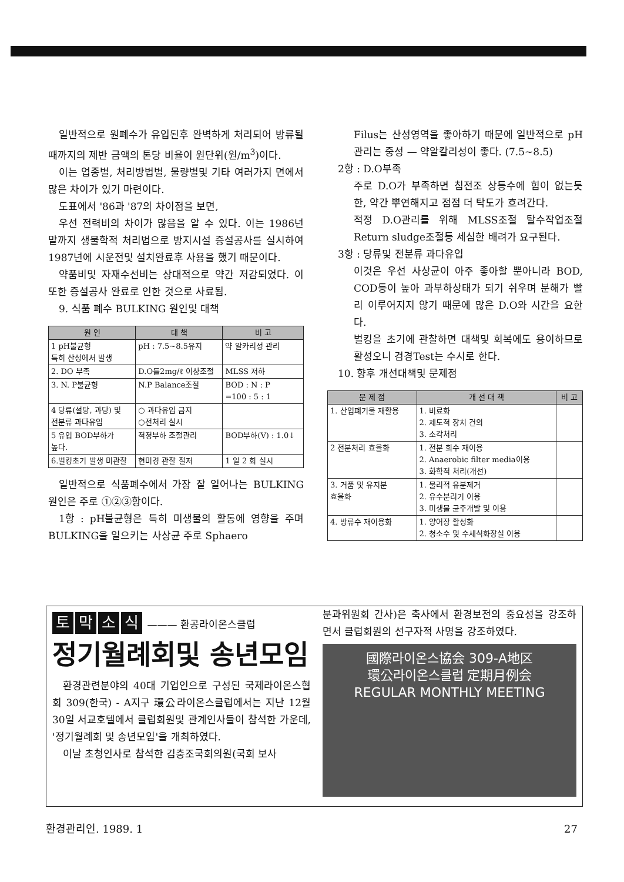일반적으로 원폐수가 유입된후 완벽하게 처리되어 방류될때까지의 제반 금액의 톤당 비율이 원단위(원/m<sup>3</sup>)이다.
이는 업종별, 처리방법별, 물량별및 기타 여러가지 면에서 많은 차이가 있기 마련이다.
도표에서 '86과 '87의 차이점을 보면,
우선 전력비의 차이가 많음을 알 수 있다. 이는 1986년 말까지 생물학적 처리법으로 방지시설 증설공사를 실시하여 1987년에 시운전및 설치완료후 사용을 했기 때문이다.
약품비및 자재수선비는 상대적으로 약간 저감되었다. 이 또한 증설공사 완료로 인한 것으로 사료됨.
9. 식품 폐수 BULKING 원인및 대책
| 원 인 | 대 책 | 비 고 |
| --- | --- | --- |
| 1 pH불균형 특히 산성에서 발생 | pH : 7.5~8.5유지 | 약 알카리성 관리 |
| 2. DO 부족 | D.O를2mg/ℓ 이상조절 | MLSS 저하 |
| 3. N. P불균형 | N.P Balance조절 | BOD : N : P =100 : 5 : 1 |
| 4 당류(설탕, 과당) 및 전분류 과다유입 | ○ 과다유입 금지 ○전처리 실시 | |
| 5 유입 BOD부하가 높다. | 적정부하 조절관리 | BOD부하(V) : 1.0↓ |
| 6.벌킹초기 발생 미관찰 | 현미경 관찰 철저 | 1 일 2 회 실시 |
일반적으로 식품폐수에서 가장 잘 일어나는 BULKING 원인은 주로 ①②③항이다.
1항 : pH불균형은 특히 미생물의 활동에 영향을 주며 BULKING을 일으키는 사상균 주로 Sphaero
Filus는 산성영역을 좋아하기 때문에 일반적으로 pH관리는 중성 — 약알칼리성이 좋다. (7.5~8.5)
2항 : D.O부족
주로 D.O가 부족하면 침전조 상등수에 힘이 없는듯한, 약간 뿌연해지고 점점 더 탁도가 흐려간다.
적정 D.O관리를 위해 MLSS조절 탈수작업조절 Return sludge조절등 세심한 배려가 요구된다.
3항 : 당류및 전분류 과다유입
이것은 우선 사상균이 아주 좋아할 뿐아니라 BOD, COD등이 높아 과부하상태가 되기 쉬우며 분해가 빨리 이루어지지 않기 때문에 많은 D.O와 시간을 요한다.
벌킹을 초기에 관찰하면 대책및 회복에도 용이하므로 활성오니 검경Test는 수시로 한다.
10. 향후 개선대책및 문제점
| 문 제 점 | 개 선 대 책 | 비 고 |
| --- | --- | --- |
| 1. 산업폐기물 재활용 | 1. 비료화 2. 제도적 장치 건의 3. 소각처리 | |
| 2 전분처리 효율화 | 1. 전분 회수 재이용 2. Anaerobic filter media이용 3. 화학적 처리(개선) | |
| 3. 거품 및 유지분 효율화 | 1. 물리적 유분제거 2. 유수분리기 이용 3. 미생물 균주개발 및 이용 | |
| 4. 방류수 재이용화 | 1. 양어장 활성화 2. 청소수 및 수세식화장실 이용 | |
토막소식 ——— 환공라이온스클럽
정기월례회및 송년모임
환경관련분야의 40대 기업인으로 구성된 국제라이온스협회 309(한국) - A지구 環公라이온스클럽에서는 지난 12월30일 서교호텔에서 클럽회원및 관계인사들이 참석한 가운데, '정기월례회 및 송년모임'을 개최하였다.
이날 초청인사로 참석한 김충조국회의원(국회 보사
분과위원회 간사)은 축사에서 환경보전의 중요성을 강조하면서 클럽회원의 선구자적 사명을 강조하였다.
國際라이온스協会 309-A地区
環公라이온스클럽 定期月例会
REGULAR MONTHLY MEETING
환경관리인. 1989. 1 27